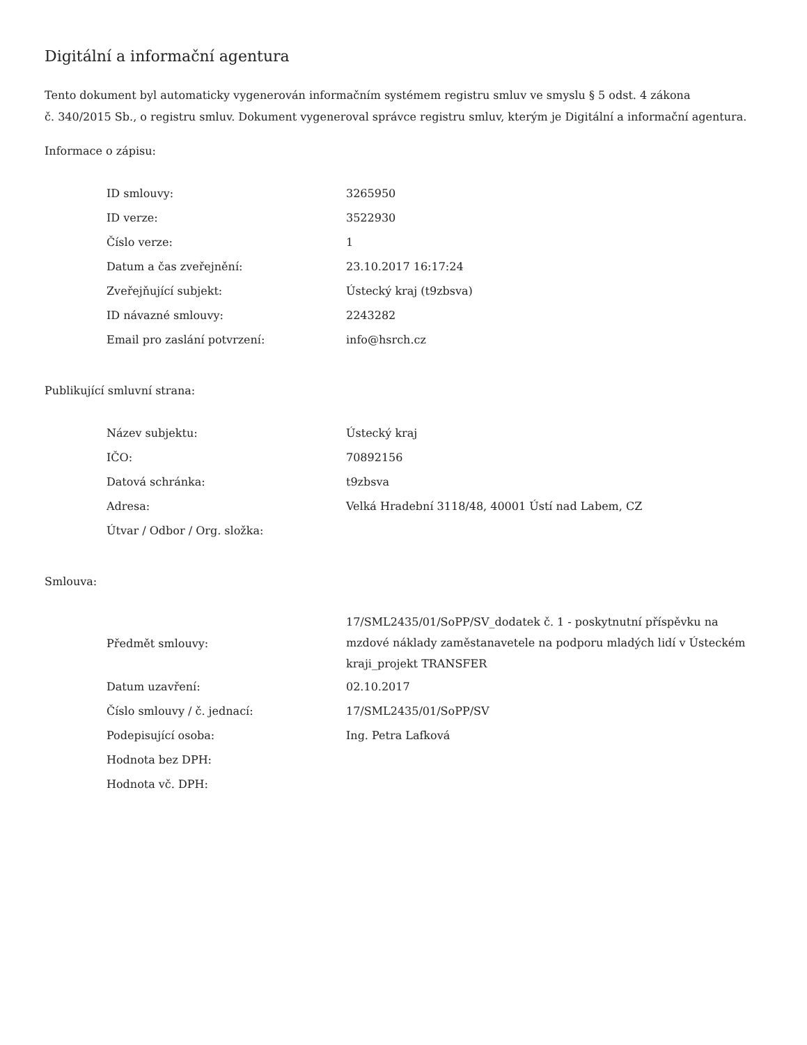Digitální a informační agentura
Tento dokument byl automaticky vygenerován informačním systémem registru smluv ve smyslu § 5 odst. 4 zákona
č. 340/2015 Sb., o registru smluv. Dokument vygeneroval správce registru smluv, kterým je Digitální a informační agentura.
Informace o zápisu:
| ID smlouvy: | 3265950 |
| ID verze: | 3522930 |
| Číslo verze: | 1 |
| Datum a čas zveřejnění: | 23.10.2017 16:17:24 |
| Zveřejňující subjekt: | Ústecký kraj (t9zbsva) |
| ID návazné smlouvy: | 2243282 |
| Email pro zaslání potvrzení: | info@hsrch.cz |
Publikující smluvní strana:
| Název subjektu: | Ústecký kraj |
| IČO: | 70892156 |
| Datová schránka: | t9zbsva |
| Adresa: | Velká Hradební 3118/48, 40001 Ústí nad Labem, CZ |
| Útvar / Odbor / Org. složka: | |
Smlouva:
| Předmět smlouvy: | 17/SML2435/01/SoPP/SV_dodatek č. 1 - poskytnutní příspěvku na mzdové náklady zaměstanavetele na podporu mladých lidí v Ústeckém kraji_projekt TRANSFER |
| Datum uzavření: | 02.10.2017 |
| Číslo smlouvy / č. jednací: | 17/SML2435/01/SoPP/SV |
| Podepisující osoba: | Ing. Petra Lafková |
| Hodnota bez DPH: | |
| Hodnota vč. DPH: | |